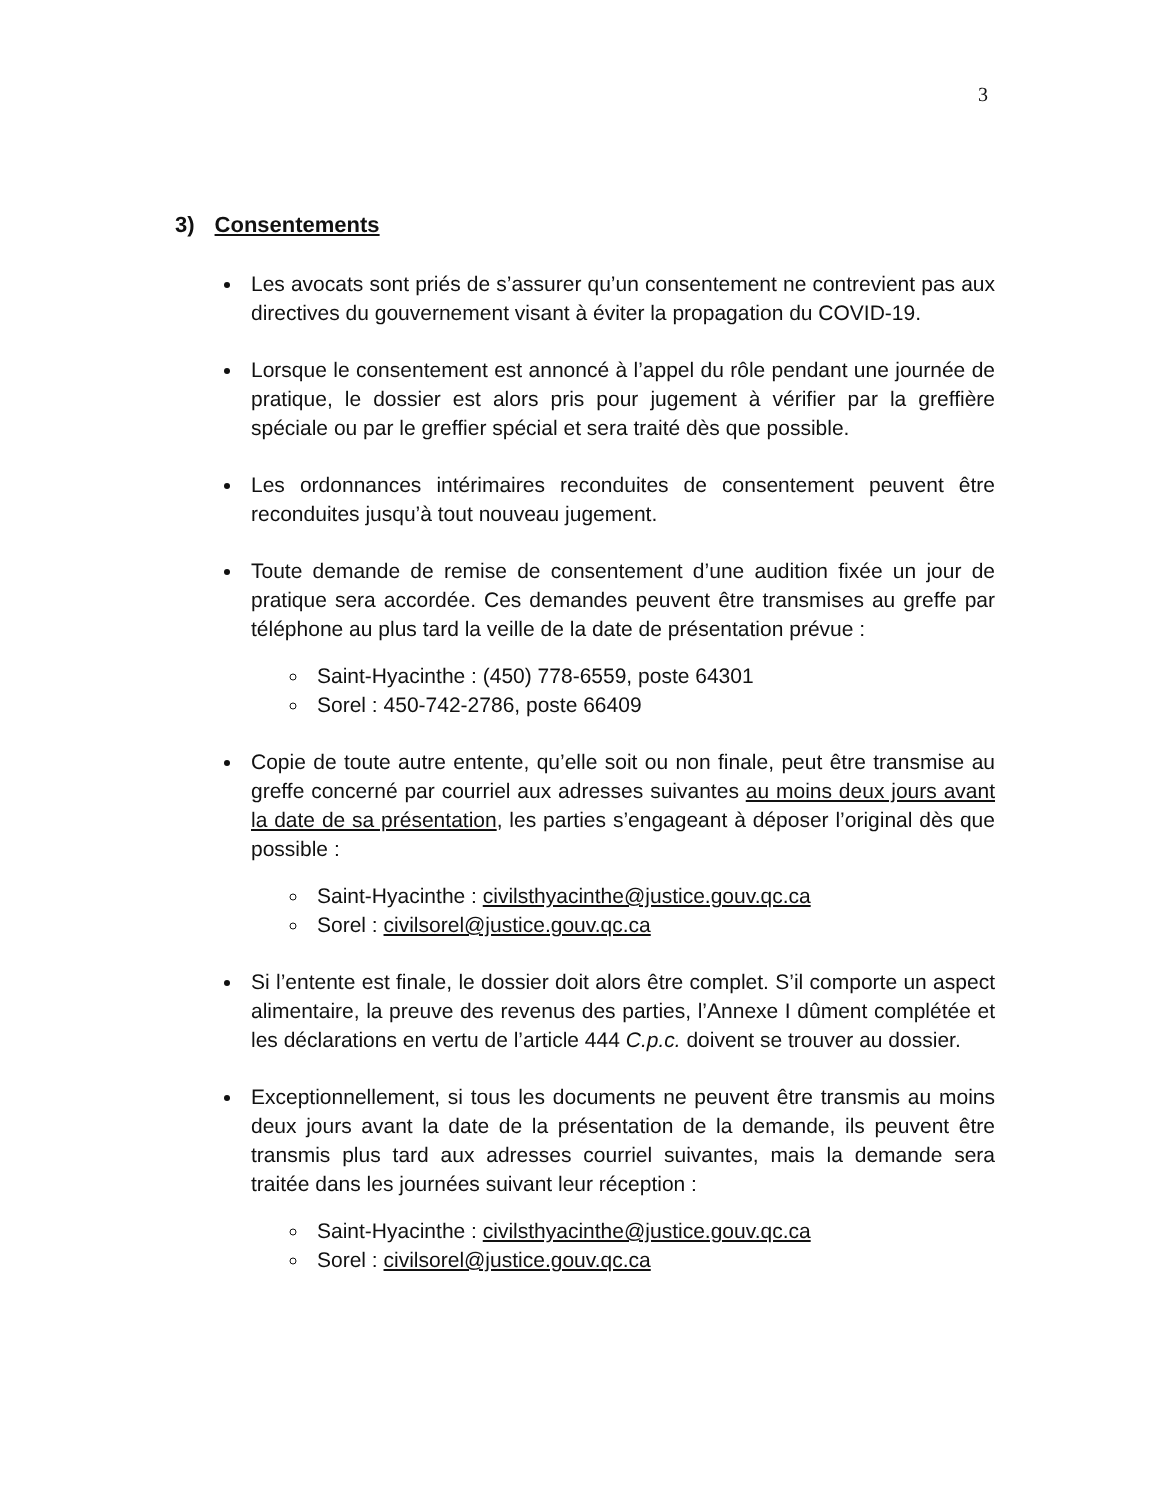3
3) Consentements
Les avocats sont priés de s’assurer qu’un consentement ne contrevient pas aux directives du gouvernement visant à éviter la propagation du COVID-19.
Lorsque le consentement est annoncé à l’appel du rôle pendant une journée de pratique, le dossier est alors pris pour jugement à vérifier par la greffière spéciale ou par le greffier spécial et sera traité dès que possible.
Les ordonnances intérimaires reconduites de consentement peuvent être reconduites jusqu’à tout nouveau jugement.
Toute demande de remise de consentement d’une audition fixée un jour de pratique sera accordée. Ces demandes peuvent être transmises au greffe par téléphone au plus tard la veille de la date de présentation prévue :
Saint-Hyacinthe : (450) 778-6559, poste 64301
Sorel : 450-742-2786, poste 66409
Copie de toute autre entente, qu’elle soit ou non finale, peut être transmise au greffe concerné par courriel aux adresses suivantes au moins deux jours avant la date de sa présentation, les parties s’engageant à déposer l’original dès que possible :
Saint-Hyacinthe : civilsthyacinthe@justice.gouv.qc.ca
Sorel : civilsorel@justice.gouv.qc.ca
Si l’entente est finale, le dossier doit alors être complet. S’il comporte un aspect alimentaire, la preuve des revenus des parties, l’Annexe I dûment complétée et les déclarations en vertu de l’article 444 C.p.c. doivent se trouver au dossier.
Exceptionnellement, si tous les documents ne peuvent être transmis au moins deux jours avant la date de la présentation de la demande, ils peuvent être transmis plus tard aux adresses courriel suivantes, mais la demande sera traitée dans les journées suivant leur réception :
Saint-Hyacinthe : civilsthyacinthe@justice.gouv.qc.ca
Sorel : civilsorel@justice.gouv.qc.ca